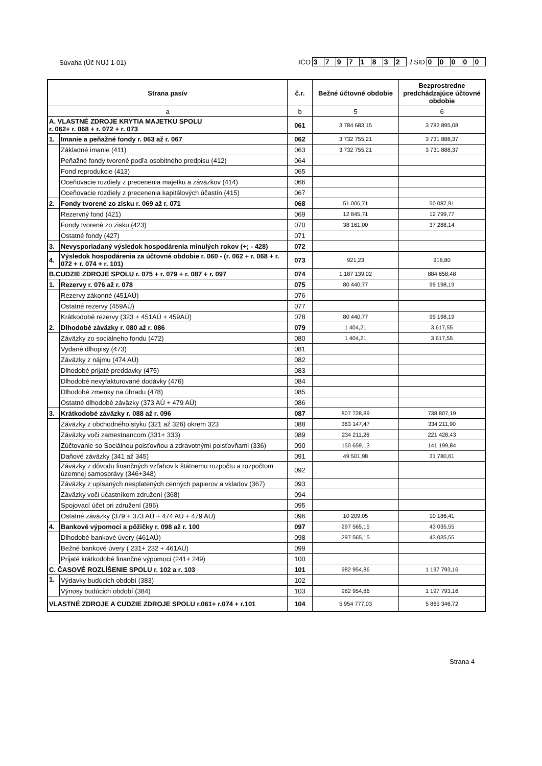Súvaha (Úč NUJ 1-01) IČO 37971832 / SID 00000
| Strana pasív | | č.r. | Bežné účtovné obdobie | Bezprostredne predchádzajúce účtovné obdobie |
| --- | --- | --- | --- | --- |
| a | | b | 5 | 6 |
| A. VLASTNÉ ZDROJE KRYTIA MAJETKU SPOLU r. 062+ r. 068 + r. 072 + r. 073 | | 061 | 3 784 683,15 | 3 782 895,08 |
| 1. | Imanie a peňažné fondy r. 063 až r. 067 | 062 | 3 732 755,21 | 3 731 888,37 |
| | Základné imanie (411) | 063 | 3 732 755,21 | 3 731 888,37 |
| | Peňažné fondy tvorené podľa osobitného predpisu (412) | 064 | | |
| | Fond reprodukcie (413) | 065 | | |
| | Oceňovacie rozdiely z precenenia majetku a záväzkov (414) | 066 | | |
| | Oceňovacie rozdiely z precenenia kapitálových účastín (415) | 067 | | |
| 2. | Fondy tvorené zo zisku r. 069 až r. 071 | 068 | 51 006,71 | 50 087,91 |
| | Rezervný fond (421) | 069 | 12 845,71 | 12 799,77 |
| | Fondy tvorené zo zisku (423) | 070 | 38 161,00 | 37 288,14 |
| | Ostatné fondy (427) | 071 | | |
| 3. | Nevysporiadaný výsledok hospodárenia minulých rokov (+; - 428) | 072 | | |
| 4. | Výsledok hospodárenia za účtovné obdobie r. 060 - (r. 062 + r. 068 + r. 072 + r. 074 + r. 101) | 073 | 921,23 | 918,80 |
| B.CUDZIE ZDROJE SPOLU r. 075 + r. 079 + r. 087 + r. 097 | | 074 | 1 187 139,02 | 884 658,48 |
| 1. | Rezervy r. 076 až r. 078 | 075 | 80 440,77 | 99 198,19 |
| | Rezervy zákonné (451AÚ) | 076 | | |
| | Ostatné rezervy (459AÚ) | 077 | | |
| | Krátkodobé rezervy (323 + 451AÚ + 459AÚ) | 078 | 80 440,77 | 99 198,19 |
| 2. | Dlhodobé záväzky r. 080 až r. 086 | 079 | 1 404,21 | 3 617,55 |
| | Záväzky zo sociálneho fondu (472) | 080 | 1 404,21 | 3 617,55 |
| | Vydané dlhopisy (473) | 081 | | |
| | Záväzky z nájmu (474 AÚ) | 082 | | |
| | Dlhodobé prijaté preddavky (475) | 083 | | |
| | Dlhodobé nevyfakturované dodávky (476) | 084 | | |
| | Dlhodobé zmenky na úhradu (478) | 085 | | |
| | Ostatné dlhodobé záväzky (373 AÚ + 479 AÚ) | 086 | | |
| 3. | Krátkodobé záväzky r. 088 až r. 096 | 087 | 807 728,89 | 738 807,19 |
| | Záväzky z obchodného styku (321 až 326) okrem 323 | 088 | 363 147,47 | 334 211,90 |
| | Záväzky voči zamestnancom (331+ 333) | 089 | 234 211,26 | 221 428,43 |
| | Zúčtovanie so Sociálnou poisťovňou a zdravotnými poisťovňami (336) | 090 | 150 659,13 | 141 199,84 |
| | Daňové záväzky (341 až 345) | 091 | 49 501,98 | 31 780,61 |
| | Záväzky z dôvodu finančných vzťahov k štátnemu rozpočtu a rozpočtom územnej samosprávy (346+348) | 092 | | |
| | Záväzky z upísaných nesplatených cenných papierov a vkladov (367) | 093 | | |
| | Záväzky voči účastníkom združení (368) | 094 | | |
| | Spojovací účet pri združení (396) | 095 | | |
| | Ostatné záväzky (379 + 373 AÚ + 474 AÚ + 479 AÚ) | 096 | 10 209,05 | 10 186,41 |
| 4. | Bankové výpomoci a pôžičky r. 098 až r. 100 | 097 | 297 565,15 | 43 035,55 |
| | Dlhodobé bankové úvery (461AÚ) | 098 | 297 565,15 | 43 035,55 |
| | Bežné bankové úvery ( 231+ 232 + 461AÚ) | 099 | | |
| | Prijaté krátkodobé finančné výpomoci (241+ 249) | 100 | | |
| C. ČASOVÉ ROZLÍŠENIE SPOLU r. 102 a r. 103 | | 101 | 982 954,86 | 1 197 793,16 |
| 1. | Výdavky budúcich období (383) | 102 | | |
| | Výnosy budúcich období (384) | 103 | 982 954,86 | 1 197 793,16 |
| VLASTNÉ ZDROJE A CUDZIE ZDROJE SPOLU r.061+ r.074 + r.101 | | 104 | 5 954 777,03 | 5 865 346,72 |
Strana 4